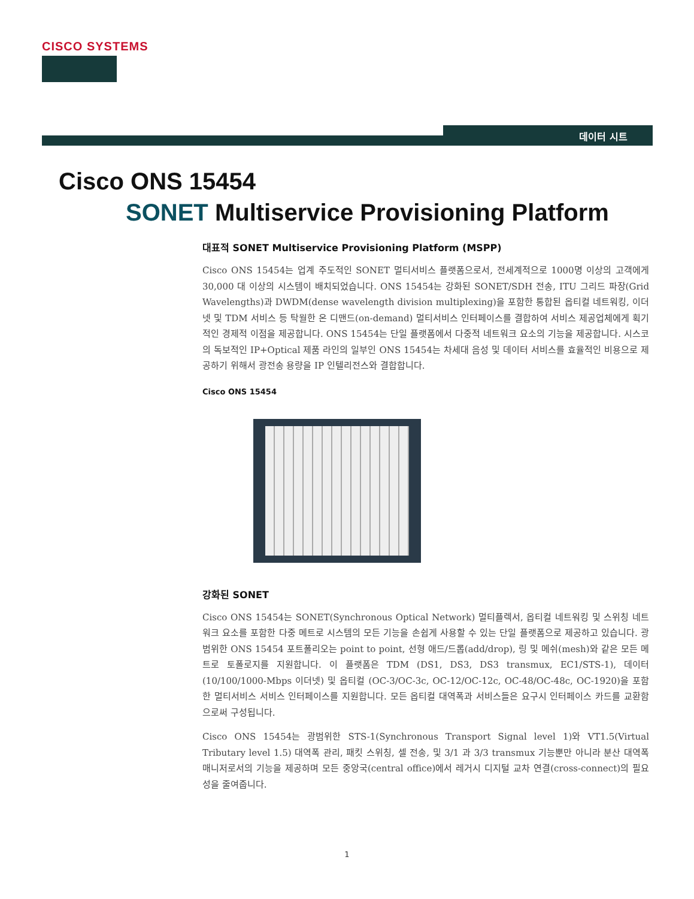CISCO SYSTEMS
데이터 시트
Cisco ONS 15454
SONET Multiservice Provisioning Platform
대표적 SONET Multiservice Provisioning Platform (MSPP)
Cisco ONS 15454는 업계 주도적인 SONET 멀티서비스 플랫폼으로서, 전세계적으로 1000명 이상의 고객에게 30,000 대 이상의 시스템이 배치되었습니다. ONS 15454는 강화된 SONET/SDH 전송, ITU 그리드 파장(Grid Wavelengths)과 DWDM(dense wavelength division multiplexing)을 포함한 통합된 옵티컬 네트워킹, 이더넷 및 TDM 서비스 등 탁월한 온 디맨드(on-demand) 멀티서비스 인터페이스를 결합하여 서비스 제공업체에게 획기적인 경제적 이점을 제공합니다. ONS 15454는 단일 플랫폼에서 다중적 네트워크 요소의 기능을 제공합니다. 시스코의 독보적인 IP+Optical 제품 라인의 일부인 ONS 15454는 차세대 음성 및 데이터 서비스를 효율적인 비용으로 제공하기 위해서 광전송 용량을 IP 인텔리전스와 결합합니다.
Cisco ONS 15454
강화된 SONET
Cisco ONS 15454는 SONET(Synchronous Optical Network) 멀티플렉서, 옵티컬 네트워킹 및 스위칭 네트워크 요소를 포함한 다중 메트로 시스템의 모든 기능을 손쉽게 사용할 수 있는 단일 플랫폼으로 제공하고 있습니다. 광범위한 ONS 15454 포트폴리오는 point to point, 선형 애드/드롭(add/drop), 링 및 메쉬(mesh)와 같은 모든 메트로 토폴로지를 지원합니다. 이 플랫폼은 TDM (DS1, DS3, DS3 transmux, EC1/STS-1), 데이터(10/100/1000-Mbps 이더넷) 및 옵티컬 (OC-3/OC-3c, OC-12/OC-12c, OC-48/OC-48c, OC-1920)을 포함한 멀티서비스 서비스 인터페이스를 지원합니다. 모든 옵티컬 대역폭과 서비스들은 요구시 인터페이스 카드를 교환함으로써 구성됩니다.
Cisco ONS 15454는 광범위한 STS-1(Synchronous Transport Signal level 1)와 VT1.5(Virtual Tributary level 1.5) 대역폭 관리, 패킷 스위칭, 셀 전송, 및 3/1 과 3/3 transmux 기능뿐만 아니라 분산 대역폭 매니저로서의 기능을 제공하며 모든 중앙국(central office)에서 레거시 디지털 교차 연결(cross-connect)의 필요성을 줄여줍니다.
1